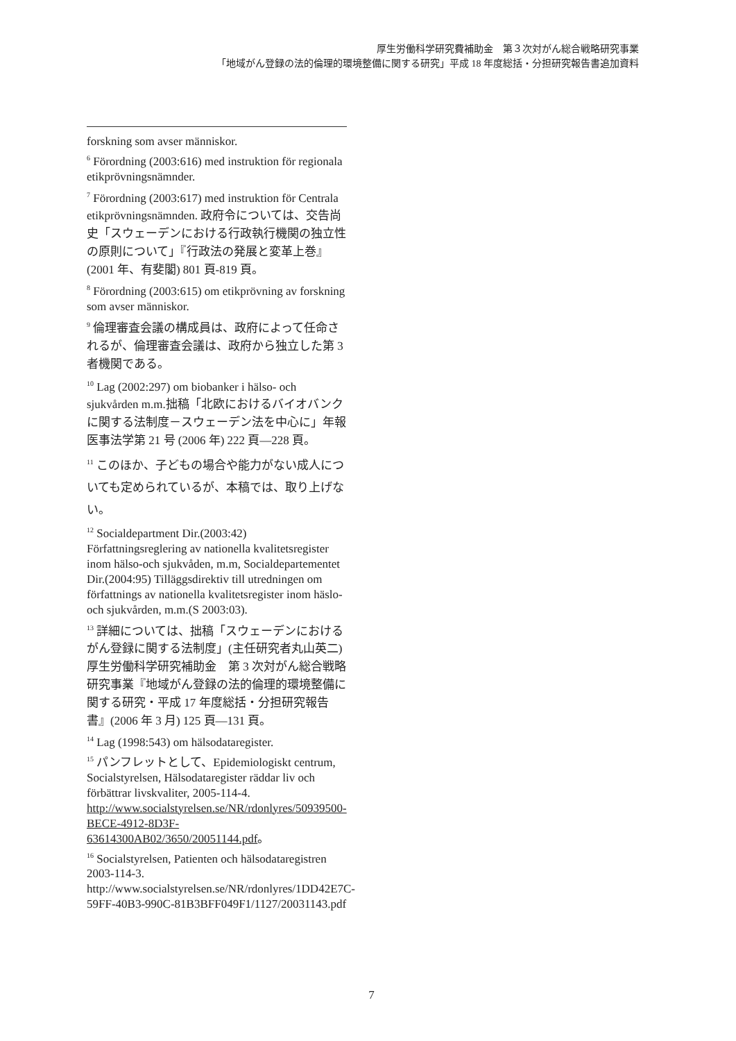厚生労働科学研究費補助金　第３次対がん総合戦略研究事業
「地域がん登録の法的倫理的環境整備に関する研究」平成 18 年度総括・分担研究報告書追加資料
forskning som avser människor.
<sup>6</sup> Förordning (2003:616) med instruktion för regionala etikprövningsnämnder.
<sup>7</sup> Förordning (2003:617) med instruktion för Centrala etikprövningsnämnden. 政府令については、交告尚史「スウェーデンにおける行政執行機関の独立性の原則について」『行政法の発展と変革上巻』(2001 年、有斐閣) 801 頁-819 頁。
<sup>8</sup> Förordning (2003:615) om etikprövning av forskning som avser människor.
<sup>9</sup> 倫理審査会議の構成員は、政府によって任命されるが、倫理審査会議は、政府から独立した第 3 者機関である。
<sup>10</sup> Lag (2002:297) om biobanker i hälso- och sjukvården m.m.拙稿「北欧におけるバイオバンクに関する法制度－スウェーデン法を中心に」年報医事法学第 21 号 (2006 年) 222 頁—228 頁。
<sup>11</sup> このほか、子どもの場合や能力がない成人についても定められているが、本稿では、取り上げない。
<sup>12</sup> Socialdepartment Dir.(2003:42) Författningsreglering av nationella kvalitetsregister inom hälso-och sjukvåden, m.m, Socialdepartementet Dir.(2004:95) Tilläggsdirektiv till utredningen om författnings av nationella kvalitetsregister inom häslo-och sjukvården, m.m.(S 2003:03).
<sup>13</sup> 詳細については、拙稿「スウェーデンにおけるがん登録に関する法制度」(主任研究者丸山英二) 厚生労働科学研究補助金　第 3 次対がん総合戦略研究事業『地域がん登録の法的倫理的環境整備に関する研究・平成 17 年度総括・分担研究報告書』(2006 年 3 月) 125 頁—131 頁。
<sup>14</sup> Lag (1998:543) om hälsodataregister.
<sup>15</sup> パンフレットとして、Epidemiologiskt centrum, Socialstyrelsen, Hälsodataregister räddar liv och förbättrar livskvaliter, 2005-114-4. http://www.socialstyrelsen.se/NR/rdonlyres/50939500-BECE-4912-8D3F-63614300AB02/3650/20051144.pdf。
<sup>16</sup> Socialstyrelsen, Patienten och hälsodataregistren 2003-114-3. http://www.socialstyrelsen.se/NR/rdonlyres/1DD42E7C-59FF-40B3-990C-81B3BFF049F1/1127/20031143.pdf
7